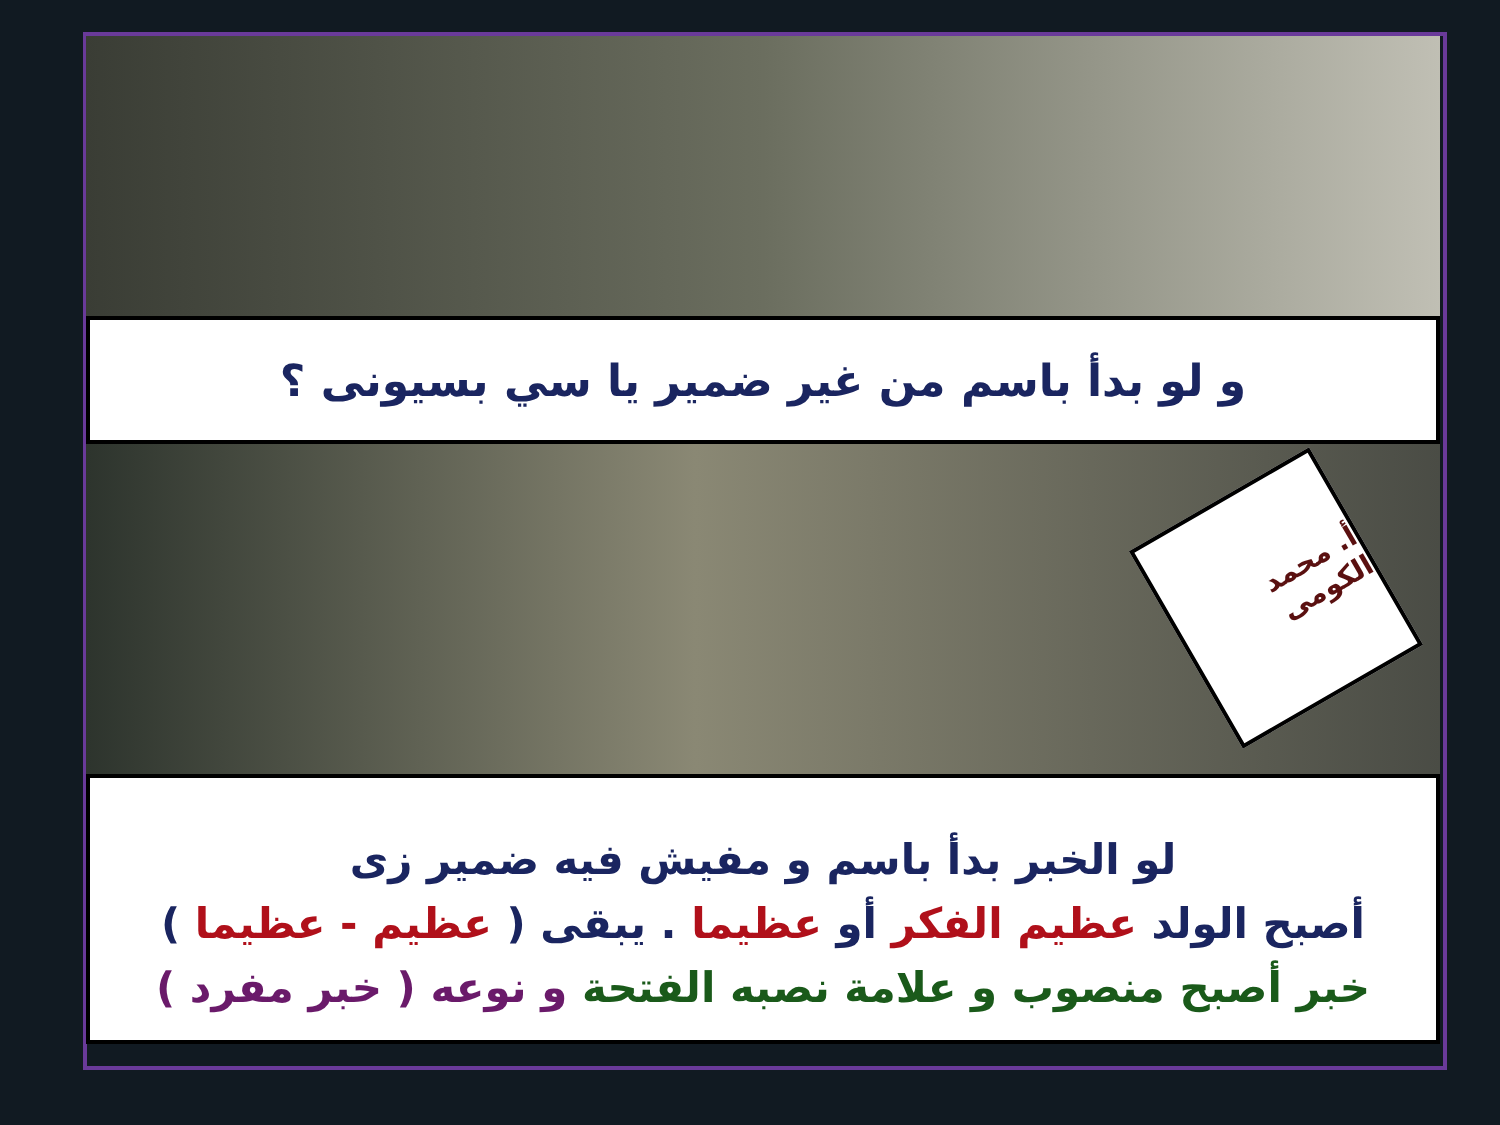و لو بدأ باسم من غير ضمير يا سي بسيونى ؟
أ. محمد الكومى
لو الخبر بدأ باسم و مفيش فيه ضمير زى
أصبح الولد عظيم الفكر أو عظيما . يبقى ( عظيم - عظيما )
خبر أصبح منصوب و علامة نصبه الفتحة و نوعه ( خبر مفرد )